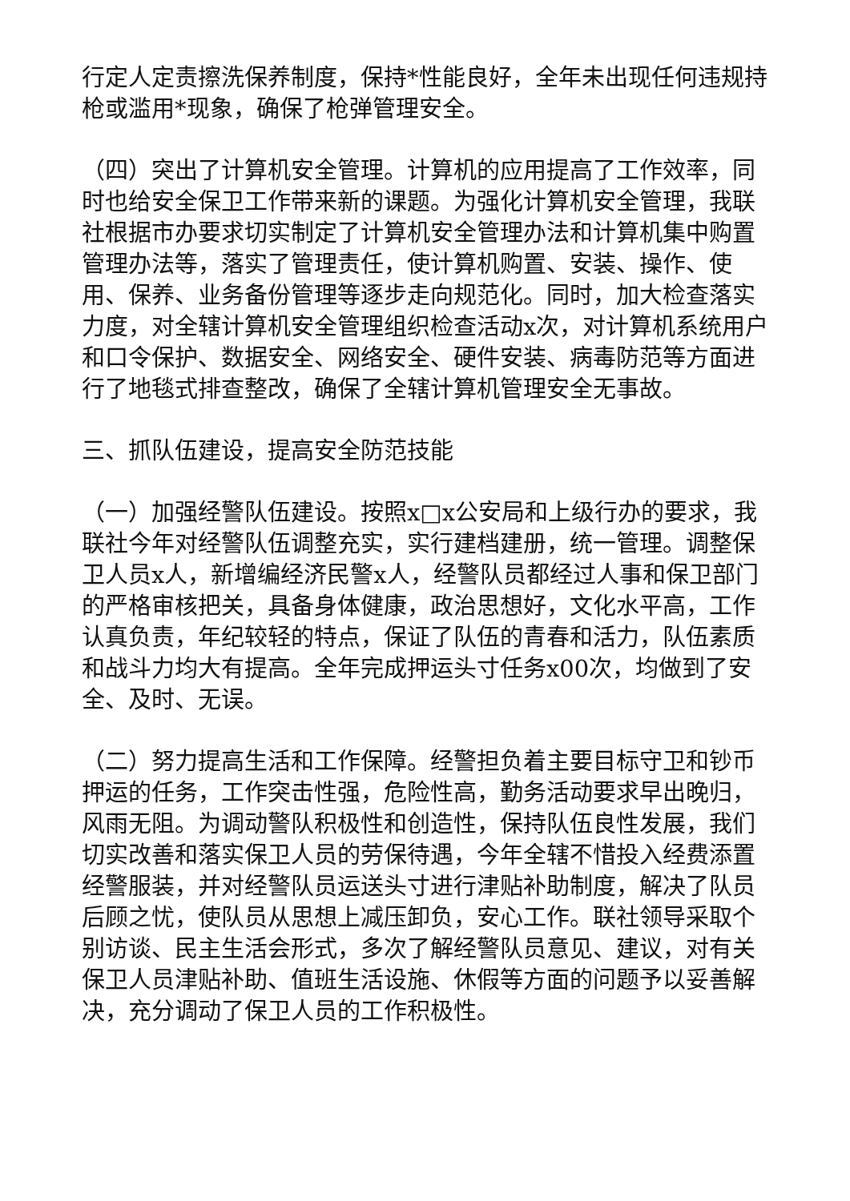行定人定责擦洗保养制度，保持*性能良好，全年未出现任何违规持枪或滥用*现象，确保了枪弹管理安全。
（四）突出了计算机安全管理。计算机的应用提高了工作效率，同时也给安全保卫工作带来新的课题。为强化计算机安全管理，我联社根据市办要求切实制定了计算机安全管理办法和计算机集中购置管理办法等，落实了管理责任，使计算机购置、安装、操作、使用、保养、业务备份管理等逐步走向规范化。同时，加大检查落实力度，对全辖计算机安全管理组织检查活动x次，对计算机系统用户和口令保护、数据安全、网络安全、硬件安装、病毒防范等方面进行了地毯式排查整改，确保了全辖计算机管理安全无事故。
三、抓队伍建设，提高安全防范技能
（一）加强经警队伍建设。按照x□x公安局和上级行办的要求，我联社今年对经警队伍调整充实，实行建档建册，统一管理。调整保卫人员x人，新增编经济民警x人，经警队员都经过人事和保卫部门的严格审核把关，具备身体健康，政治思想好，文化水平高，工作认真负责，年纪较轻的特点，保证了队伍的青春和活力，队伍素质和战斗力均大有提高。全年完成押运头寸任务x00次，均做到了安全、及时、无误。
（二）努力提高生活和工作保障。经警担负着主要目标守卫和钞币押运的任务，工作突击性强，危险性高，勤务活动要求早出晚归，风雨无阻。为调动警队积极性和创造性，保持队伍良性发展，我们切实改善和落实保卫人员的劳保待遇，今年全辖不惜投入经费添置经警服装，并对经警队员运送头寸进行津贴补助制度，解决了队员后顾之忧，使队员从思想上减压卸负，安心工作。联社领导采取个别访谈、民主生活会形式，多次了解经警队员意见、建议，对有关保卫人员津贴补助、值班生活设施、休假等方面的问题予以妥善解决，充分调动了保卫人员的工作积极性。